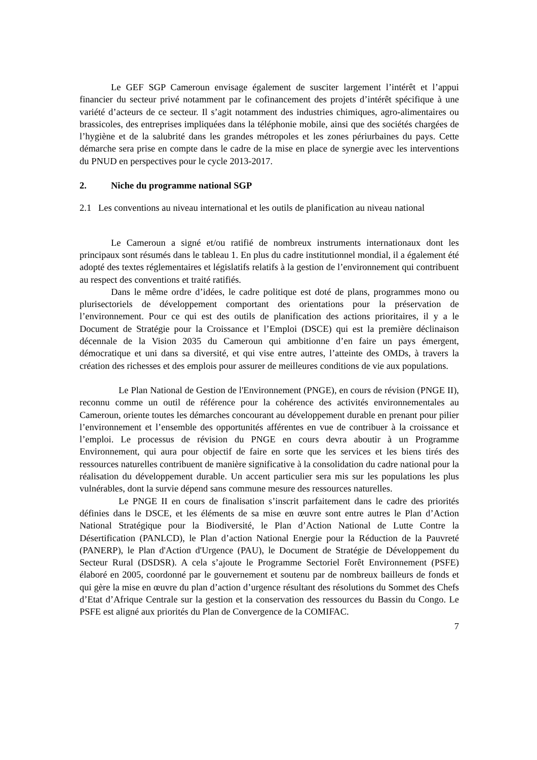Le GEF SGP Cameroun envisage également de susciter largement l’intérêt et l’appui financier du secteur privé notamment par le cofinancement des projets d’intérêt spécifique à une variété d’acteurs de ce secteur. Il s’agit notamment des industries chimiques, agro-alimentaires ou brassicoles, des entreprises impliquées dans la téléphonie mobile, ainsi que des sociétés chargées de l’hygiène et de la salubrité dans les grandes métropoles et les zones périurbaines du pays. Cette démarche sera prise en compte dans le cadre de la mise en place de synergie avec les interventions du PNUD en perspectives pour le cycle 2013-2017.
2. Niche du programme national SGP
2.1 Les conventions au niveau international et les outils de planification au niveau national
Le Cameroun a signé et/ou ratifié de nombreux instruments internationaux dont les principaux sont résumés dans le tableau 1. En plus du cadre institutionnel mondial, il a également été adopté des textes réglementaires et législatifs relatifs à la gestion de l’environnement qui contribuent au respect des conventions et traité ratifiés.
Dans le même ordre d’idées, le cadre politique est doté de plans, programmes mono ou plurisectoriels de développement comportant des orientations pour la préservation de l’environnement. Pour ce qui est des outils de planification des actions prioritaires, il y a le Document de Stratégie pour la Croissance et l’Emploi (DSCE) qui est la première déclinaison décennale de la Vision 2035 du Cameroun qui ambitionne d’en faire un pays émergent, démocratique et uni dans sa diversité, et qui vise entre autres, l’atteinte des OMDs, à travers la création des richesses et des emplois pour assurer de meilleures conditions de vie aux populations.
Le Plan National de Gestion de l'Environnement (PNGE), en cours de révision (PNGE II), reconnu comme un outil de référence pour la cohérence des activités environnementales au Cameroun, oriente toutes les démarches concourant au développement durable en prenant pour pilier l’environnement et l’ensemble des opportunités afférentes en vue de contribuer à la croissance et l’emploi. Le processus de révision du PNGE en cours devra aboutir à un Programme Environnement, qui aura pour objectif de faire en sorte que les services et les biens tirés des ressources naturelles contribuent de manière significative à la consolidation du cadre national pour la réalisation du développement durable. Un accent particulier sera mis sur les populations les plus vulnérables, dont la survie dépend sans commune mesure des ressources naturelles.
Le PNGE II en cours de finalisation s’inscrit parfaitement dans le cadre des priorités définies dans le DSCE, et les éléments de sa mise en œuvre sont entre autres le Plan d’Action National Stratégique pour la Biodiversité, le Plan d’Action National de Lutte Contre la Désertification (PANLCD), le Plan d’action National Energie pour la Réduction de la Pauvreté (PANERP), le Plan d'Action d'Urgence (PAU), le Document de Stratégie de Développement du Secteur Rural (DSDSR). A cela s’ajoute le Programme Sectoriel Forêt Environnement (PSFE) élaboré en 2005, coordonné par le gouvernement et soutenu par de nombreux bailleurs de fonds et qui gère la mise en œuvre du plan d’action d’urgence résultant des résolutions du Sommet des Chefs d’Etat d’Afrique Centrale sur la gestion et la conservation des ressources du Bassin du Congo. Le PSFE est aligné aux priorités du Plan de Convergence de la COMIFAC.
7